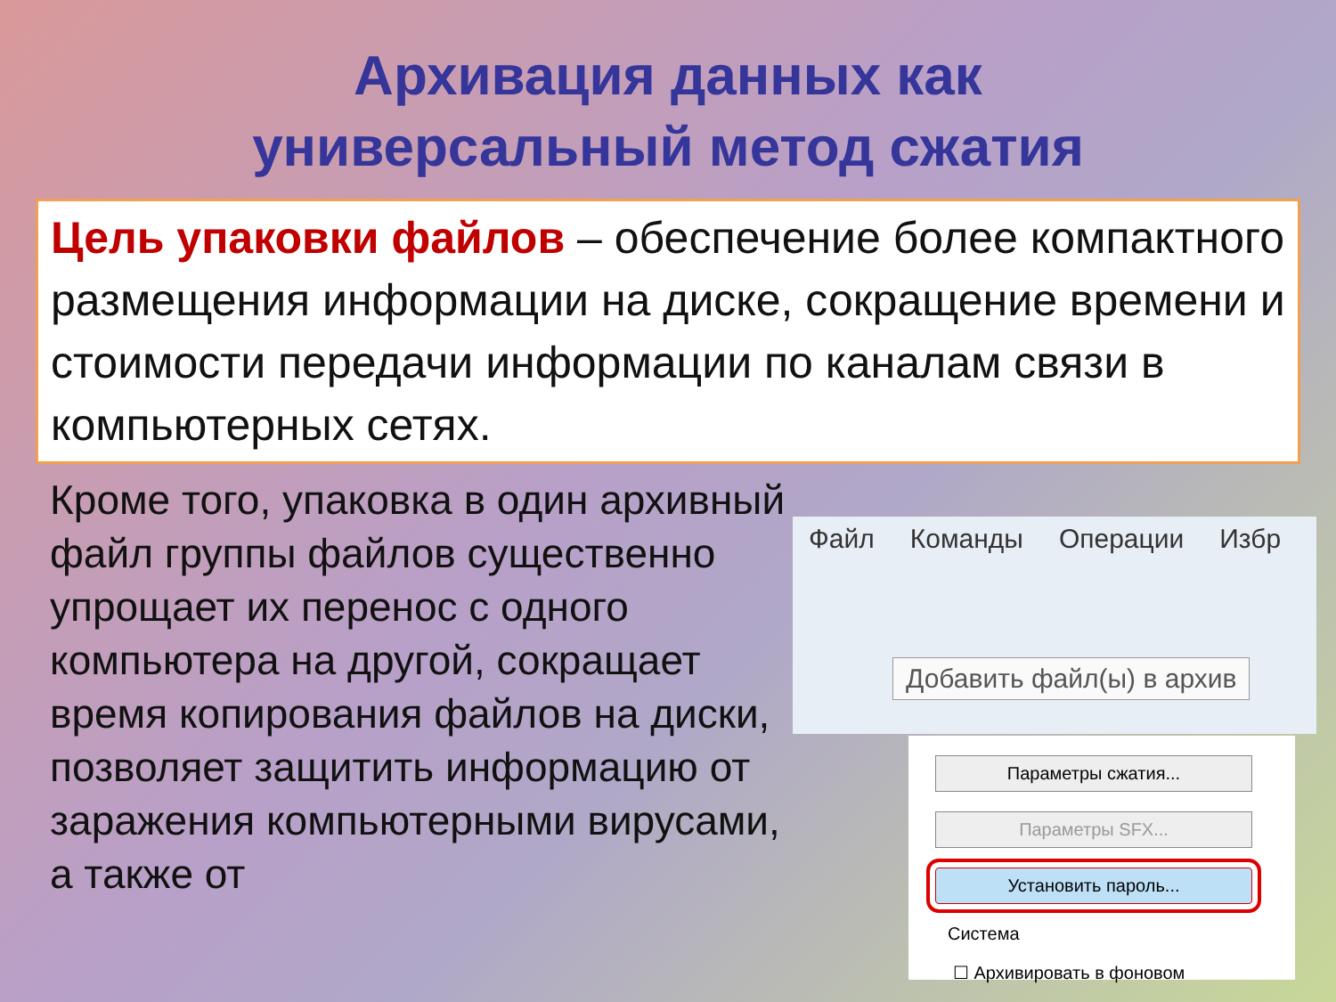Архивация данных как
универсальный метод сжатия
Цель упаковки файлов – обеспечение более компактного размещения информации на диске, сокращение времени и стоимости передачи информации по каналам связи в компьютерных сетях.
Кроме того, упаковка в один архивный файл группы файлов существенно упрощает их перенос с одного компьютера на другой, сокращает время копирования файлов на диски, позволяет защитить информацию от заражения компьютерными вирусами, а также от
Файл Команды Операции Избр
Добавить файл(ы) в архив
Параметры сжатия...
Параметры SFX...
Установить пароль...
Система
☐ Архивировать в фоновом